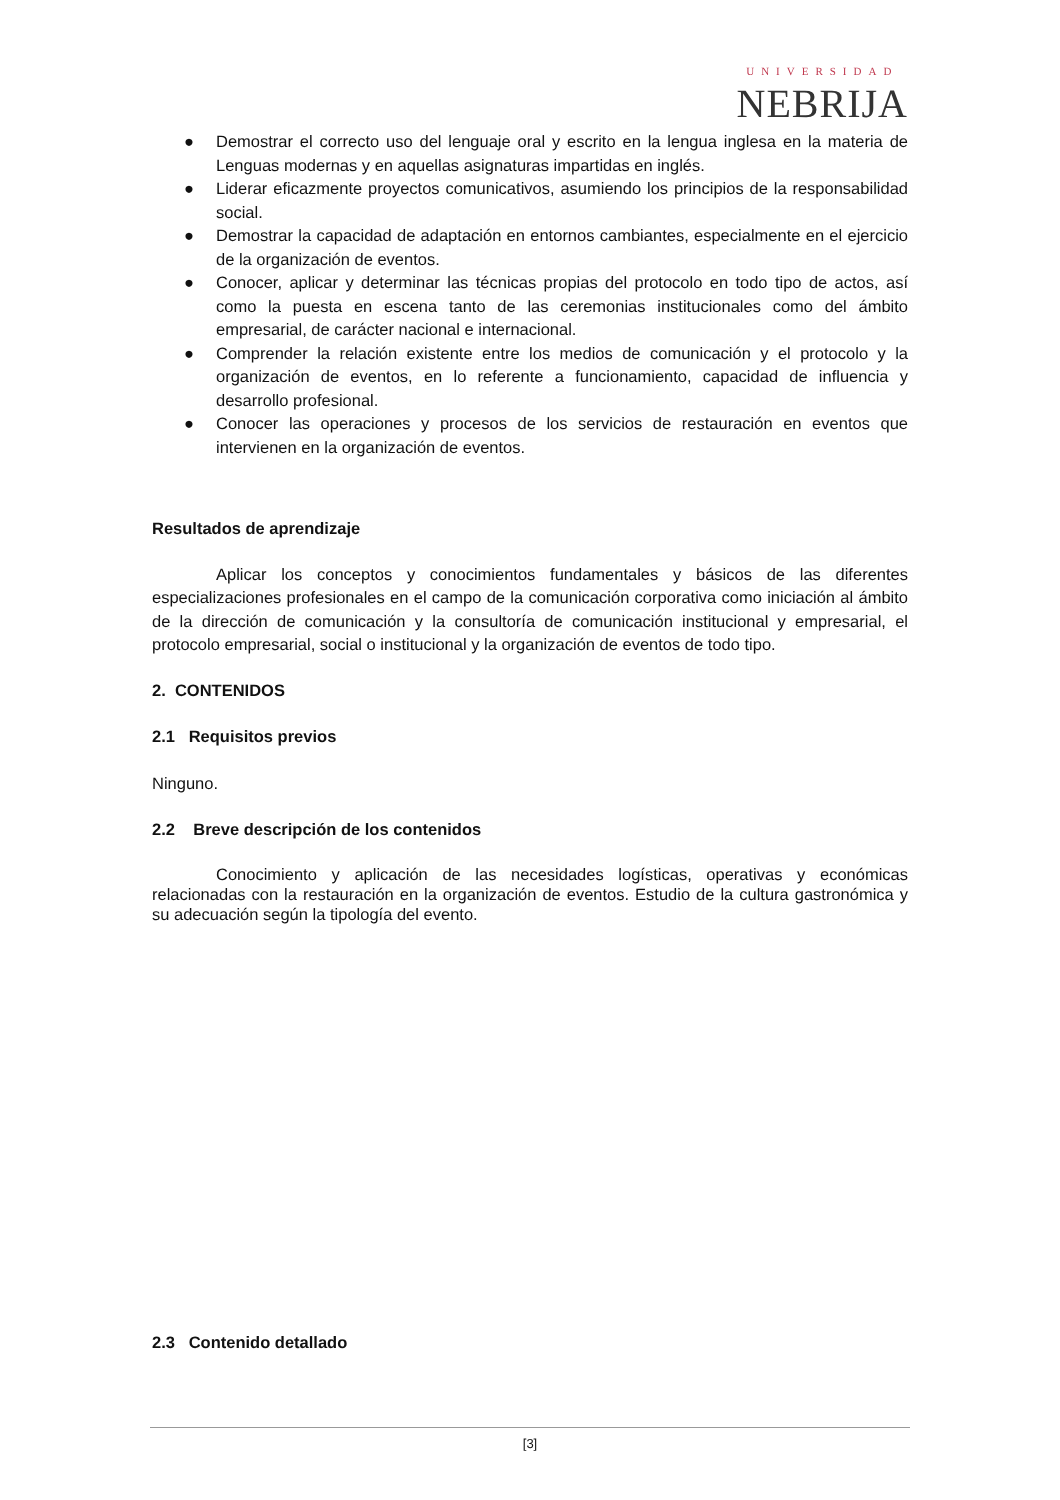UNIVERSIDAD
NEBRIJA
● Demostrar el correcto uso del lenguaje oral y escrito en la lengua inglesa en la materia de Lenguas modernas y en aquellas asignaturas impartidas en inglés.
● Liderar eficazmente proyectos comunicativos, asumiendo los principios de la responsabilidad social.
● Demostrar la capacidad de adaptación en entornos cambiantes, especialmente en el ejercicio de la organización de eventos.
● Conocer, aplicar y determinar las técnicas propias del protocolo en todo tipo de actos, así como la puesta en escena tanto de las ceremonias institucionales como del ámbito empresarial, de carácter nacional e internacional.
● Comprender la relación existente entre los medios de comunicación y el protocolo y la organización de eventos, en lo referente a funcionamiento, capacidad de influencia y desarrollo profesional.
● Conocer las operaciones y procesos de los servicios de restauración en eventos que intervienen en la organización de eventos.
Resultados de aprendizaje
Aplicar los conceptos y conocimientos fundamentales y básicos de las diferentes especializaciones profesionales en el campo de la comunicación corporativa como iniciación al ámbito de la dirección de comunicación y la consultoría de comunicación institucional y empresarial, el protocolo empresarial, social o institucional y la organización de eventos de todo tipo.
2. CONTENIDOS
2.1 Requisitos previos
Ninguno.
2.2 Breve descripción de los contenidos
Conocimiento y aplicación de las necesidades logísticas, operativas y económicas relacionadas con la restauración en la organización de eventos. Estudio de la cultura gastronómica y su adecuación según la tipología del evento.
2.3 Contenido detallado
[3]